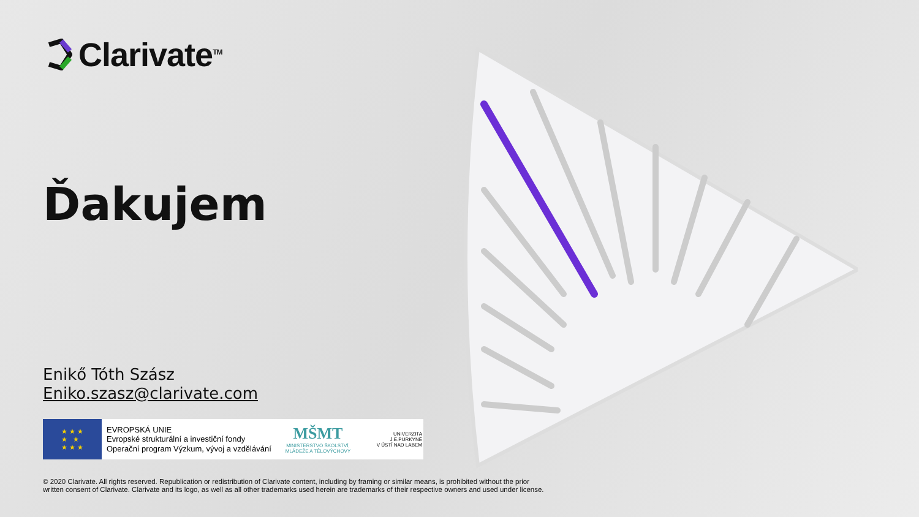Clarivate<sup>TM</sup>
Ďakujem
Enikő Tóth Szász
Eniko.szasz@clarivate.com
★ ★ ★
★ ★
★ ★ ★
EVROPSKÁ UNIE
Evropské strukturální a investiční fondy
Operační program Výzkum, vývoj a vzdělávání
MŠMT
MINISTERSTVO ŠKOLSTVÍ,
MLÁDEŽE A TĚLOVÝCHOVY
UNIVERZITA
J.E.PURKYNĚ
V ÚSTÍ NAD LABEM
© 2020 Clarivate. All rights reserved. Republication or redistribution of Clarivate content, including by framing or similar means, is prohibited without the prior
written consent of Clarivate. Clarivate and its logo, as well as all other trademarks used herein are trademarks of their respective owners and used under license.